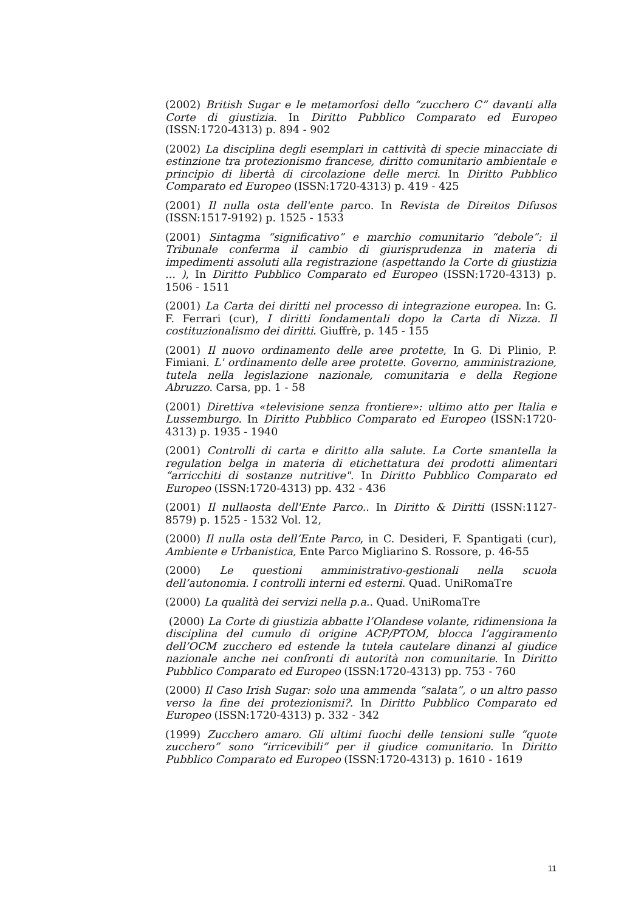(2002) British Sugar e le metamorfosi dello “zucchero C” davanti alla Corte di giustizia. In Diritto Pubblico Comparato ed Europeo (ISSN:1720-4313) p. 894 - 902
(2002) La disciplina degli esemplari in cattività di specie minacciate di estinzione tra protezionismo francese, diritto comunitario ambientale e principio di libertà di circolazione delle merci. In Diritto Pubblico Comparato ed Europeo (ISSN:1720-4313) p. 419 - 425
(2001) Il nulla osta dell'ente parco. In Revista de Direitos Difusos (ISSN:1517-9192) p. 1525 - 1533
(2001) Sintagma “significativo” e marchio comunitario “debole”: il Tribunale conferma il cambio di giurisprudenza in materia di impedimenti assoluti alla registrazione (aspettando la Corte di giustizia ... ), In Diritto Pubblico Comparato ed Europeo (ISSN:1720-4313) p. 1506 - 1511
(2001) La Carta dei diritti nel processo di integrazione europea. In: G. F. Ferrari (cur), I diritti fondamentali dopo la Carta di Nizza. Il costituzionalismo dei diritti. Giuffrè, p. 145 - 155
(2001) Il nuovo ordinamento delle aree protette, In G. Di Plinio, P. Fimiani. L' ordinamento delle aree protette. Governo, amministrazione, tutela nella legislazione nazionale, comunitaria e della Regione Abruzzo. Carsa, pp. 1 - 58
(2001) Direttiva «televisione senza frontiere»: ultimo atto per Italia e Lussemburgo. In Diritto Pubblico Comparato ed Europeo (ISSN:1720-4313) p. 1935 - 1940
(2001) Controlli di carta e diritto alla salute. La Corte smantella la regulation belga in materia di etichettatura dei prodotti alimentari “arricchiti di sostanze nutritive". In Diritto Pubblico Comparato ed Europeo (ISSN:1720-4313) pp. 432 - 436
(2001) Il nullaosta dell'Ente Parco.. In Diritto & Diritti (ISSN:1127-8579) p. 1525 - 1532 Vol. 12,
(2000) Il nulla osta dell’Ente Parco, in C. Desideri, F. Spantigati (cur), Ambiente e Urbanistica, Ente Parco Migliarino S. Rossore, p. 46-55
(2000) Le questioni amministrativo-gestionali nella scuola dell’autonomia. I controlli interni ed esterni. Quad. UniRomaTre
(2000) La qualità dei servizi nella p.a.. Quad. UniRomaTre
(2000) La Corte di giustizia abbatte l’Olandese volante, ridimensiona la disciplina del cumulo di origine ACP/PTOM, blocca l’aggiramento dell’OCM zucchero ed estende la tutela cautelare dinanzi al giudice nazionale anche nei confronti di autorità non comunitarie. In Diritto Pubblico Comparato ed Europeo (ISSN:1720-4313) pp. 753 - 760
(2000) Il Caso Irish Sugar: solo una ammenda “salata”, o un altro passo verso la fine dei protezionismi?. In Diritto Pubblico Comparato ed Europeo (ISSN:1720-4313) p. 332 - 342
(1999) Zucchero amaro. Gli ultimi fuochi delle tensioni sulle “quote zucchero” sono “irricevibili” per il giudice comunitario. In Diritto Pubblico Comparato ed Europeo (ISSN:1720-4313) p. 1610 - 1619
11